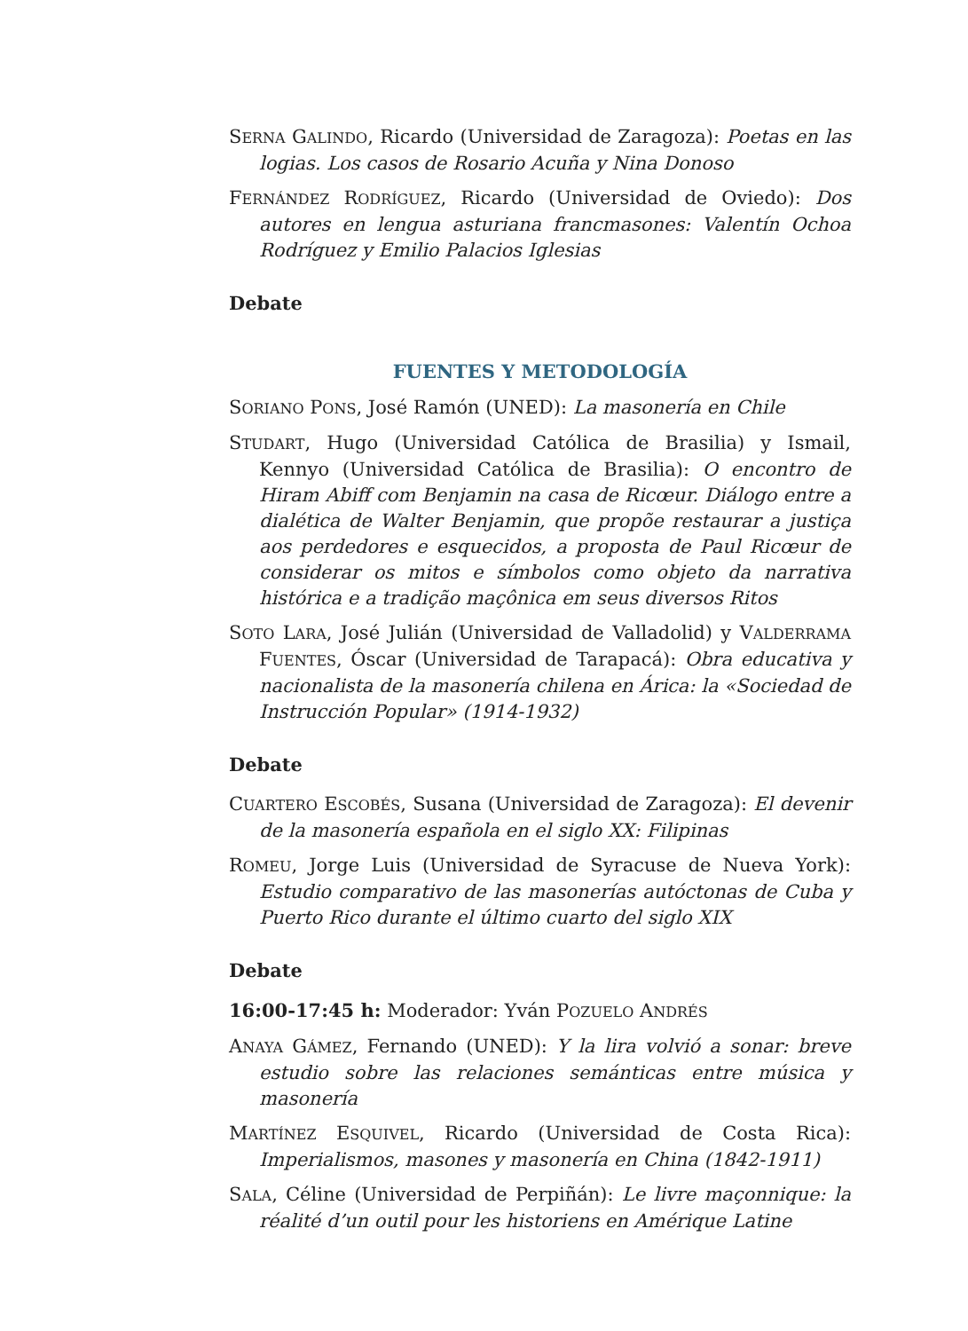SERNA GALINDO, Ricardo (Universidad de Zaragoza): Poetas en las logias. Los casos de Rosario Acuña y Nina Donoso
FERNÁNDEZ RODRÍGUEZ, Ricardo (Universidad de Oviedo): Dos autores en lengua asturiana francmasones: Valentín Ochoa Rodríguez y Emilio Palacios Iglesias
Debate
FUENTES Y METODOLOGÍA
SORIANO PONS, José Ramón (UNED): La masonería en Chile
STUDART, Hugo (Universidad Católica de Brasilia) y Ismail, Kennyo (Universidad Católica de Brasilia): O encontro de Hiram Abiff com Benjamin na casa de Ricœur. Diálogo entre a dialética de Walter Benjamin, que propõe restaurar a justiça aos perdedores e esquecidos, a proposta de Paul Ricœur de considerar os mitos e símbolos como objeto da narrativa histórica e a tradição maçônica em seus diversos Ritos
SOTO LARA, José Julián (Universidad de Valladolid) y VALDERRAMA FUENTES, Óscar (Universidad de Tarapacá): Obra educativa y nacionalista de la masonería chilena en Árica: la «Sociedad de Instrucción Popular» (1914-1932)
Debate
CUARTERO ESCOBÉS, Susana (Universidad de Zaragoza): El devenir de la masonería española en el siglo XX: Filipinas
ROMEU, Jorge Luis (Universidad de Syracuse de Nueva York): Estudio comparativo de las masonerías autóctonas de Cuba y Puerto Rico durante el último cuarto del siglo XIX
Debate
16:00-17:45 h: Moderador: Yván POZUELO ANDRÉS
ANAYA GÁMEZ, Fernando (UNED): Y la lira volvió a sonar: breve estudio sobre las relaciones semánticas entre música y masonería
MARTÍNEZ ESQUIVEL, Ricardo (Universidad de Costa Rica): Imperialismos, masones y masonería en China (1842-1911)
SALA, Céline (Universidad de Perpiñán): Le livre maçonnique: la réalité d’un outil pour les historiens en Amérique Latine